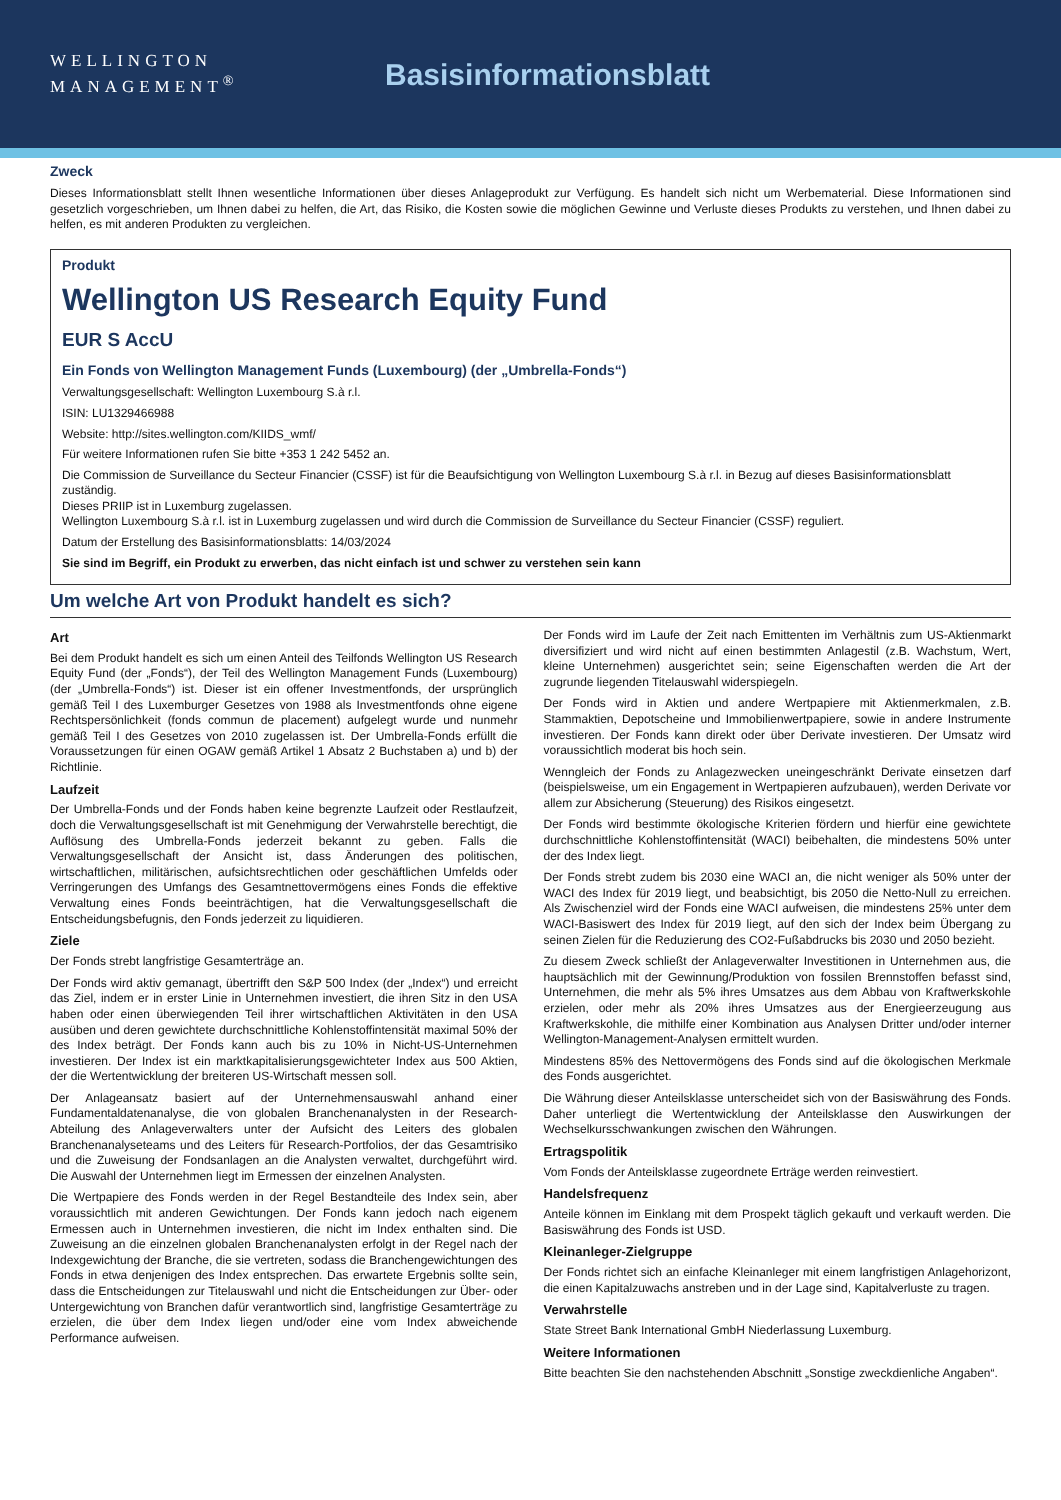WELLINGTON
MANAGEMENT<sup>®</sup>
Basisinformationsblatt
Zweck
Dieses Informationsblatt stellt Ihnen wesentliche Informationen über dieses Anlageprodukt zur Verfügung. Es handelt sich nicht um Werbematerial. Diese Informationen sind gesetzlich vorgeschrieben, um Ihnen dabei zu helfen, die Art, das Risiko, die Kosten sowie die möglichen Gewinne und Verluste dieses Produkts zu verstehen, und Ihnen dabei zu helfen, es mit anderen Produkten zu vergleichen.
Produkt
Wellington US Research Equity Fund
EUR S AccU
Ein Fonds von Wellington Management Funds (Luxembourg) (der „Umbrella-Fonds“)
Verwaltungsgesellschaft: Wellington Luxembourg S.à r.l.
ISIN: LU1329466988
Website: http://sites.wellington.com/KIIDS_wmf/
Für weitere Informationen rufen Sie bitte +353 1 242 5452 an.
Die Commission de Surveillance du Secteur Financier (CSSF) ist für die Beaufsichtigung von Wellington Luxembourg S.à r.l. in Bezug auf dieses Basisinformationsblatt zuständig.
Dieses PRIIP ist in Luxemburg zugelassen.
Wellington Luxembourg S.à r.l. ist in Luxemburg zugelassen und wird durch die Commission de Surveillance du Secteur Financier (CSSF) reguliert.
Datum der Erstellung des Basisinformationsblatts: 14/03/2024
Sie sind im Begriff, ein Produkt zu erwerben, das nicht einfach ist und schwer zu verstehen sein kann
Um welche Art von Produkt handelt es sich?
Art
Bei dem Produkt handelt es sich um einen Anteil des Teilfonds Wellington US Research Equity Fund (der „Fonds“), der Teil des Wellington Management Funds (Luxembourg) (der „Umbrella-Fonds“) ist. Dieser ist ein offener Investmentfonds, der ursprünglich gemäß Teil I des Luxemburger Gesetzes von 1988 als Investmentfonds ohne eigene Rechtspersönlichkeit (fonds commun de placement) aufgelegt wurde und nunmehr gemäß Teil I des Gesetzes von 2010 zugelassen ist. Der Umbrella-Fonds erfüllt die Voraussetzungen für einen OGAW gemäß Artikel 1 Absatz 2 Buchstaben a) und b) der Richtlinie.
Laufzeit
Der Umbrella-Fonds und der Fonds haben keine begrenzte Laufzeit oder Restlaufzeit, doch die Verwaltungsgesellschaft ist mit Genehmigung der Verwahrstelle berechtigt, die Auflösung des Umbrella-Fonds jederzeit bekannt zu geben. Falls die Verwaltungsgesellschaft der Ansicht ist, dass Änderungen des politischen, wirtschaftlichen, militärischen, aufsichtsrechtlichen oder geschäftlichen Umfelds oder Verringerungen des Umfangs des Gesamtnettovermögens eines Fonds die effektive Verwaltung eines Fonds beeinträchtigen, hat die Verwaltungsgesellschaft die Entscheidungsbefugnis, den Fonds jederzeit zu liquidieren.
Ziele
Der Fonds strebt langfristige Gesamterträge an.
Der Fonds wird aktiv gemanagt, übertrifft den S&P 500 Index (der „Index“) und erreicht das Ziel, indem er in erster Linie in Unternehmen investiert, die ihren Sitz in den USA haben oder einen überwiegenden Teil ihrer wirtschaftlichen Aktivitäten in den USA ausüben und deren gewichtete durchschnittliche Kohlenstoffintensität maximal 50% der des Index beträgt. Der Fonds kann auch bis zu 10% in Nicht-US-Unternehmen investieren. Der Index ist ein marktkapitalisierungsgewichteter Index aus 500 Aktien, der die Wertentwicklung der breiteren US-Wirtschaft messen soll.
Der Anlageansatz basiert auf der Unternehmensauswahl anhand einer Fundamentaldatenanalyse, die von globalen Branchenanalysten in der Research-Abteilung des Anlageverwalters unter der Aufsicht des Leiters des globalen Branchenanalyseteams und des Leiters für Research-Portfolios, der das Gesamtrisiko und die Zuweisung der Fondsanlagen an die Analysten verwaltet, durchgeführt wird. Die Auswahl der Unternehmen liegt im Ermessen der einzelnen Analysten.
Die Wertpapiere des Fonds werden in der Regel Bestandteile des Index sein, aber voraussichtlich mit anderen Gewichtungen. Der Fonds kann jedoch nach eigenem Ermessen auch in Unternehmen investieren, die nicht im Index enthalten sind. Die Zuweisung an die einzelnen globalen Branchenanalysten erfolgt in der Regel nach der Indexgewichtung der Branche, die sie vertreten, sodass die Branchengewichtungen des Fonds in etwa denjenigen des Index entsprechen. Das erwartete Ergebnis sollte sein, dass die Entscheidungen zur Titelauswahl und nicht die Entscheidungen zur Über- oder Untergewichtung von Branchen dafür verantwortlich sind, langfristige Gesamterträge zu erzielen, die über dem Index liegen und/oder eine vom Index abweichende Performance aufweisen.
Der Fonds wird im Laufe der Zeit nach Emittenten im Verhältnis zum US-Aktienmarkt diversifiziert und wird nicht auf einen bestimmten Anlagestil (z.B. Wachstum, Wert, kleine Unternehmen) ausgerichtet sein; seine Eigenschaften werden die Art der zugrunde liegenden Titelauswahl widerspiegeln.
Der Fonds wird in Aktien und andere Wertpapiere mit Aktienmerkmalen, z.B. Stammaktien, Depotscheine und Immobilienwertpapiere, sowie in andere Instrumente investieren. Der Fonds kann direkt oder über Derivate investieren. Der Umsatz wird voraussichtlich moderat bis hoch sein.
Wenngleich der Fonds zu Anlagezwecken uneingeschränkt Derivate einsetzen darf (beispielsweise, um ein Engagement in Wertpapieren aufzubauen), werden Derivate vor allem zur Absicherung (Steuerung) des Risikos eingesetzt.
Der Fonds wird bestimmte ökologische Kriterien fördern und hierfür eine gewichtete durchschnittliche Kohlenstoffintensität (WACI) beibehalten, die mindestens 50% unter der des Index liegt.
Der Fonds strebt zudem bis 2030 eine WACI an, die nicht weniger als 50% unter der WACI des Index für 2019 liegt, und beabsichtigt, bis 2050 die Netto-Null zu erreichen. Als Zwischenziel wird der Fonds eine WACI aufweisen, die mindestens 25% unter dem WACI-Basiswert des Index für 2019 liegt, auf den sich der Index beim Übergang zu seinen Zielen für die Reduzierung des CO2-Fußabdrucks bis 2030 und 2050 bezieht.
Zu diesem Zweck schließt der Anlageverwalter Investitionen in Unternehmen aus, die hauptsächlich mit der Gewinnung/Produktion von fossilen Brennstoffen befasst sind, Unternehmen, die mehr als 5% ihres Umsatzes aus dem Abbau von Kraftwerkskohle erzielen, oder mehr als 20% ihres Umsatzes aus der Energieerzeugung aus Kraftwerkskohle, die mithilfe einer Kombination aus Analysen Dritter und/oder interner Wellington-Management-Analysen ermittelt wurden.
Mindestens 85% des Nettovermögens des Fonds sind auf die ökologischen Merkmale des Fonds ausgerichtet.
Die Währung dieser Anteilsklasse unterscheidet sich von der Basiswährung des Fonds. Daher unterliegt die Wertentwicklung der Anteilsklasse den Auswirkungen der Wechselkursschwankungen zwischen den Währungen.
Ertragspolitik
Vom Fonds der Anteilsklasse zugeordnete Erträge werden reinvestiert.
Handelsfrequenz
Anteile können im Einklang mit dem Prospekt täglich gekauft und verkauft werden. Die Basiswährung des Fonds ist USD.
Kleinanleger-Zielgruppe
Der Fonds richtet sich an einfache Kleinanleger mit einem langfristigen Anlagehorizont, die einen Kapitalzuwachs anstreben und in der Lage sind, Kapitalverluste zu tragen.
Verwahrstelle
State Street Bank International GmbH Niederlassung Luxemburg.
Weitere Informationen
Bitte beachten Sie den nachstehenden Abschnitt „Sonstige zweckdienliche Angaben“.